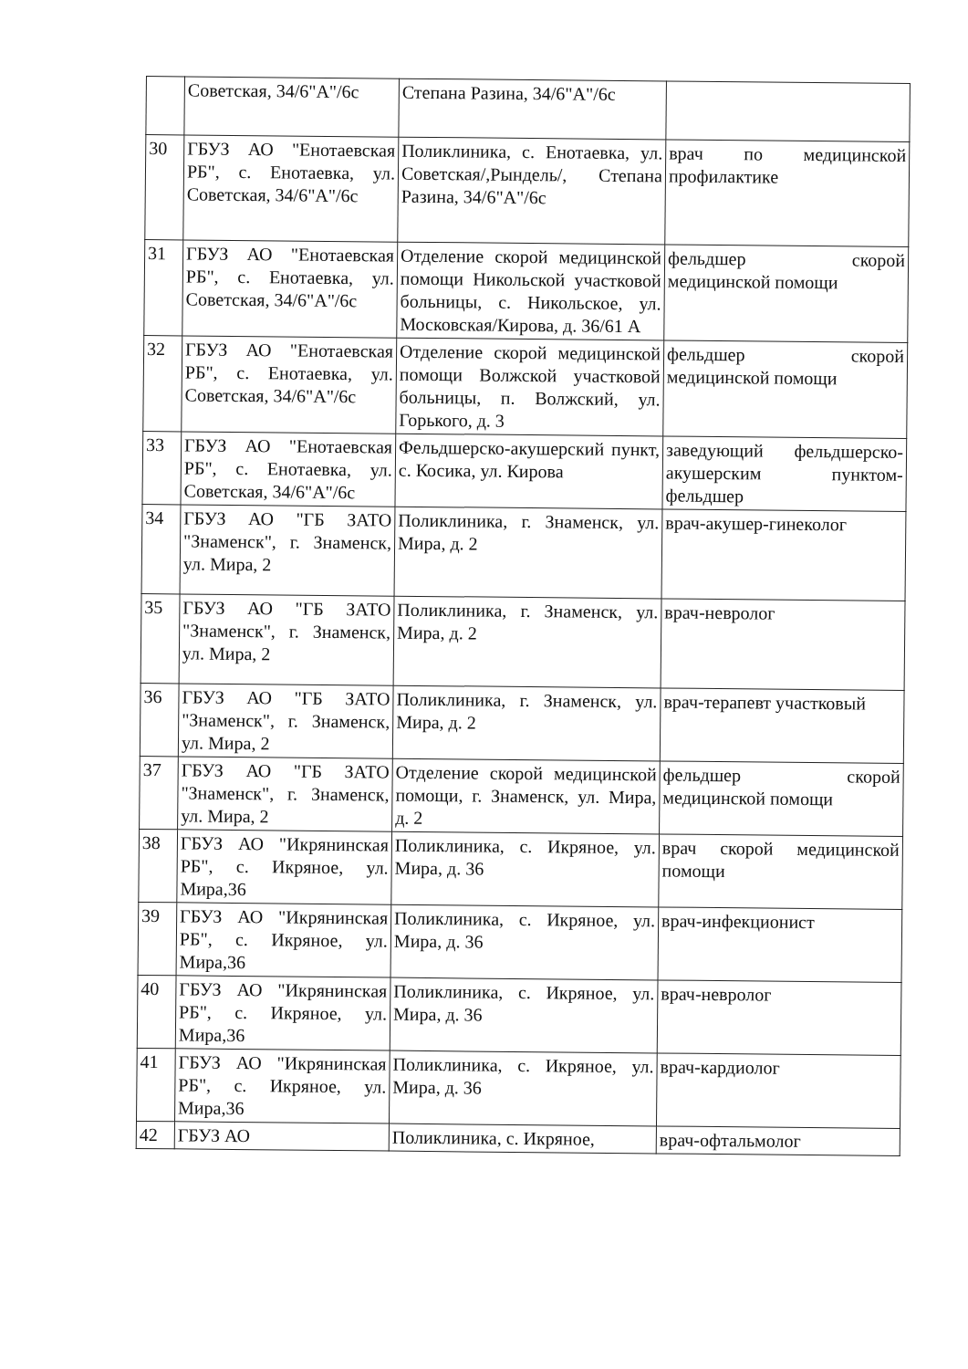| | Советская, 34/6"А"/6с | Степана Разина, 34/6"А"/6с | |
| 30 | ГБУЗ АО "Енотаевская РБ", с. Енотаевка, ул. Советская, 34/6"А"/6с | Поликлиника, с. Енотаевка, ул. Советская/,Рындель/, Степана Разина, 34/6"А"/6с | врач по медицинской профилактике |
| 31 | ГБУЗ АО "Енотаевская РБ", с. Енотаевка, ул. Советская, 34/6"А"/6с | Отделение скорой медицинской помощи Никольской участковой больницы, с. Никольское, ул. Московская/Кирова, д. 36/61 А | фельдшер скорой медицинской помощи |
| 32 | ГБУЗ АО "Енотаевская РБ", с. Енотаевка, ул. Советская, 34/6"А"/6с | Отделение скорой медицинской помощи Волжской участковой больницы, п. Волжский, ул. Горького, д. 3 | фельдшер скорой медицинской помощи |
| 33 | ГБУЗ АО "Енотаевская РБ", с. Енотаевка, ул. Советская, 34/6"А"/6с | Фельдшерско-акушерский пункт, с. Косика, ул. Кирова | заведующий фельдшерско-акушерским пунктом-фельдшер |
| 34 | ГБУЗ АО "ГБ ЗАТО "Знаменск", г. Знаменск, ул. Мира, 2 | Поликлиника, г. Знаменск, ул. Мира, д. 2 | врач-акушер-гинеколог |
| 35 | ГБУЗ АО "ГБ ЗАТО "Знаменск", г. Знаменск, ул. Мира, 2 | Поликлиника, г. Знаменск, ул. Мира, д. 2 | врач-невролог |
| 36 | ГБУЗ АО "ГБ ЗАТО "Знаменск", г. Знаменск, ул. Мира, 2 | Поликлиника, г. Знаменск, ул. Мира, д. 2 | врач-терапевт участковый |
| 37 | ГБУЗ АО "ГБ ЗАТО "Знаменск", г. Знаменск, ул. Мира, 2 | Отделение скорой медицинской помощи, г. Знаменск, ул. Мира, д. 2 | фельдшер скорой медицинской помощи |
| 38 | ГБУЗ АО "Икрянинская РБ", с. Икряное, ул. Мира,36 | Поликлиника, с. Икряное, ул. Мира, д. 36 | врач скорой медицинской помощи |
| 39 | ГБУЗ АО "Икрянинская РБ", с. Икряное, ул. Мира,36 | Поликлиника, с. Икряное, ул. Мира, д. 36 | врач-инфекционист |
| 40 | ГБУЗ АО "Икрянинская РБ", с. Икряное, ул. Мира,36 | Поликлиника, с. Икряное, ул. Мира, д. 36 | врач-невролог |
| 41 | ГБУЗ АО "Икрянинская РБ", с. Икряное, ул. Мира,36 | Поликлиника, с. Икряное, ул. Мира, д. 36 | врач-кардиолог |
| 42 | ГБУЗ АО | Поликлиника, с. Икряное, | врач-офтальмолог |